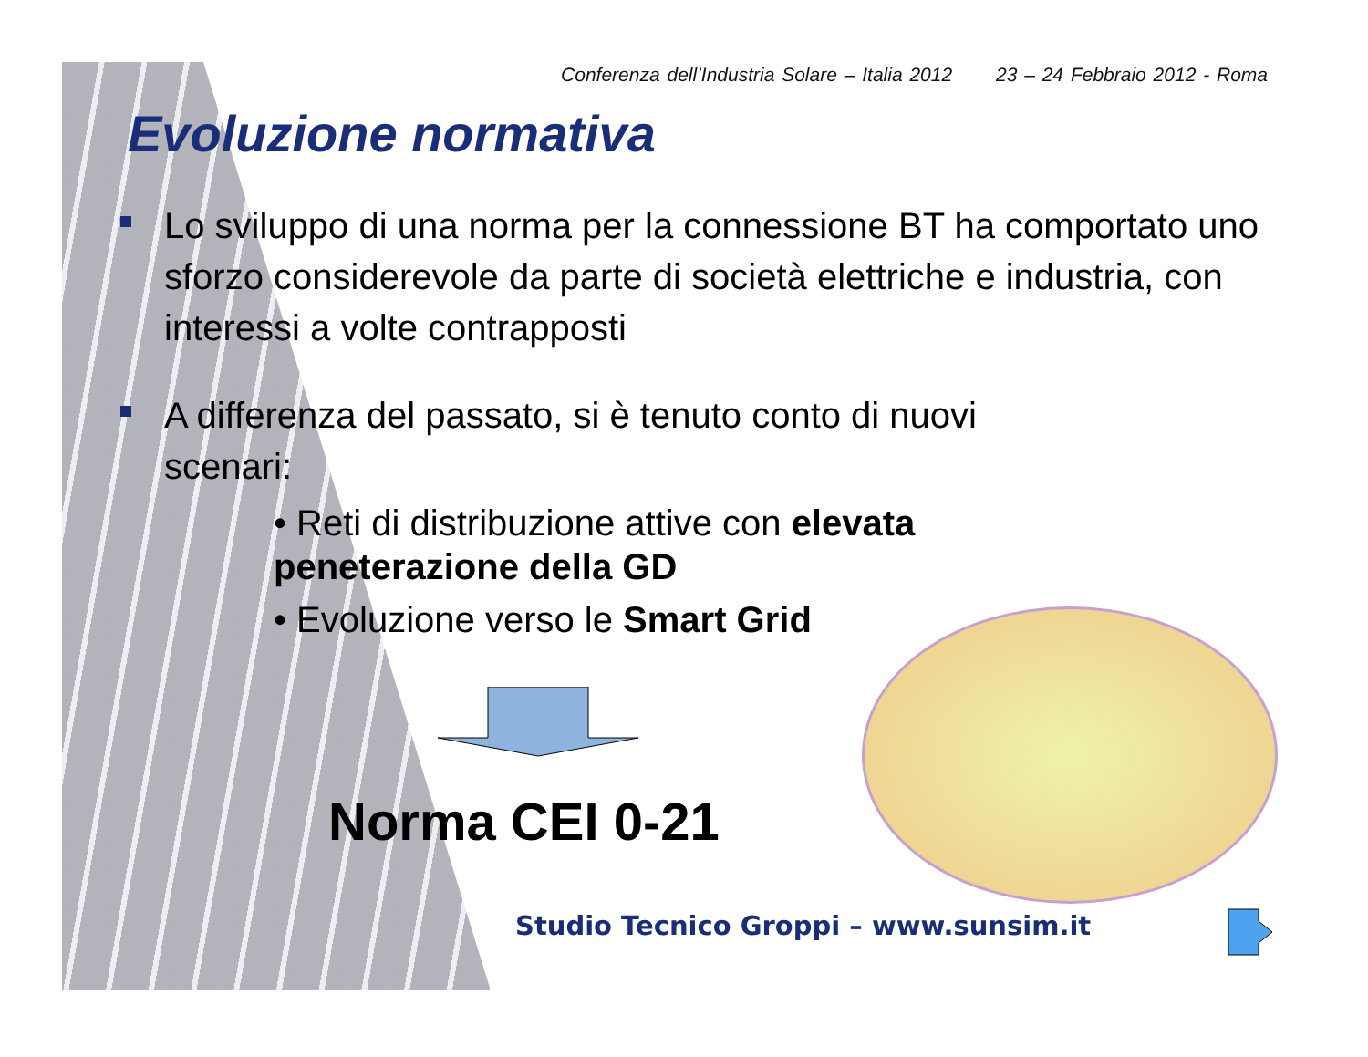Conferenza dell’Industria Solare – Italia 2012 23 – 24 Febbraio 2012 - Roma
Evoluzione normativa
Lo sviluppo di una norma per la connessione BT ha comportato uno sforzo considerevole da parte di società elettriche e industria, con interessi a volte contrapposti
A differenza del passato, si è tenuto conto di nuovi scenari:
• Reti di distribuzione attive con elevata peneterazione della GD
• Evoluzione verso le Smart Grid
Norma CEI 0-21
Studio Tecnico Groppi – www.sunsim.it